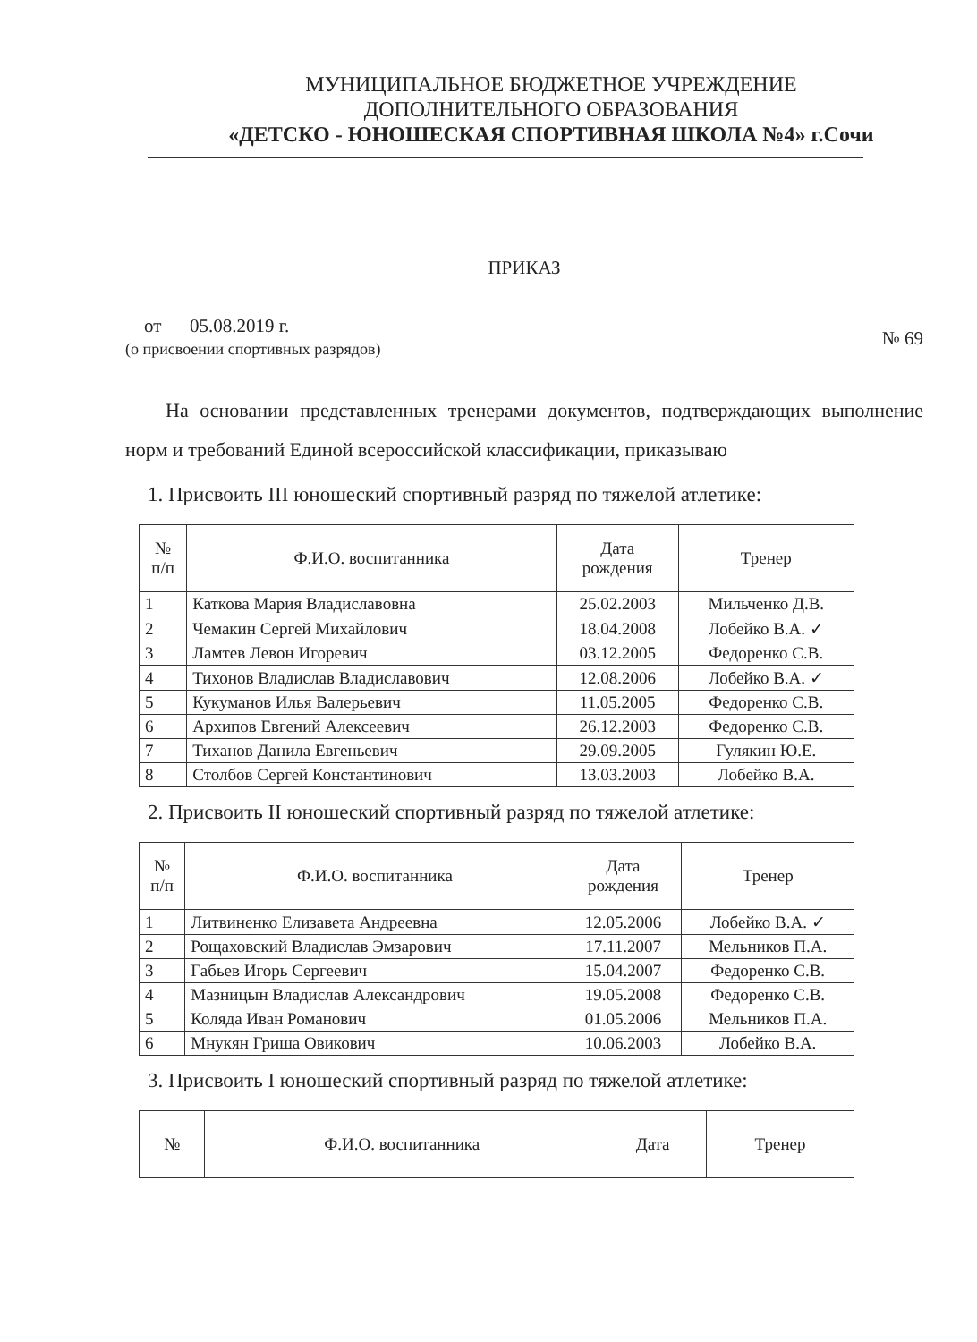МУНИЦИПАЛЬНОЕ БЮДЖЕТНОЕ УЧРЕЖДЕНИЕ
ДОПОЛНИТЕЛЬНОГО ОБРАЗОВАНИЯ
«ДЕТСКО - ЮНОШЕСКАЯ СПОРТИВНАЯ ШКОЛА №4» г.Сочи
ПРИКАЗ
от 05.08.2019 г.
(о присвоении спортивных разрядов)
№ 69
На основании представленных тренерами документов, подтверждающих выполнение норм и требований Единой всероссийской классификации, приказываю
1. Присвоить III юношеский спортивный разряд по тяжелой атлетике:
| № п/п | Ф.И.О. воспитанника | Дата рождения | Тренер |
| --- | --- | --- | --- |
| 1 | Каткова Мария Владиславовна | 25.02.2003 | Мильченко Д.В. |
| 2 | Чемакин Сергей Михайлович | 18.04.2008 | Лобейко В.А. ✓ |
| 3 | Ламтев Левон Игоревич | 03.12.2005 | Федоренко С.В. |
| 4 | Тихонов Владислав Владиславович | 12.08.2006 | Лобейко В.А. ✓ |
| 5 | Кукуманов Илья Валерьевич | 11.05.2005 | Федоренко С.В. |
| 6 | Архипов Евгений Алексеевич | 26.12.2003 | Федоренко С.В. |
| 7 | Тиханов Данила Евгеньевич | 29.09.2005 | Гулякин Ю.Е. |
| 8 | Столбов Сергей Константинович | 13.03.2003 | Лобейко В.А. |
2. Присвоить II юношеский спортивный разряд по тяжелой атлетике:
| № п/п | Ф.И.О. воспитанника | Дата рождения | Тренер |
| --- | --- | --- | --- |
| 1 | Литвиненко Елизавета Андреевна | 12.05.2006 | Лобейко В.А. ✓ |
| 2 | Рощаховский Владислав Эмзарович | 17.11.2007 | Мельников П.А. |
| 3 | Габьев Игорь Сергеевич | 15.04.2007 | Федоренко С.В. |
| 4 | Мазницын Владислав Александрович | 19.05.2008 | Федоренко С.В. |
| 5 | Коляда Иван Романович | 01.05.2006 | Мельников П.А. |
| 6 | Мнукян Гриша Овикович | 10.06.2003 | Лобейко В.А. |
3. Присвоить I юношеский спортивный разряд по тяжелой атлетике:
| № | Ф.И.О. воспитанника | Дата | Тренер |
| --- | --- | --- | --- |